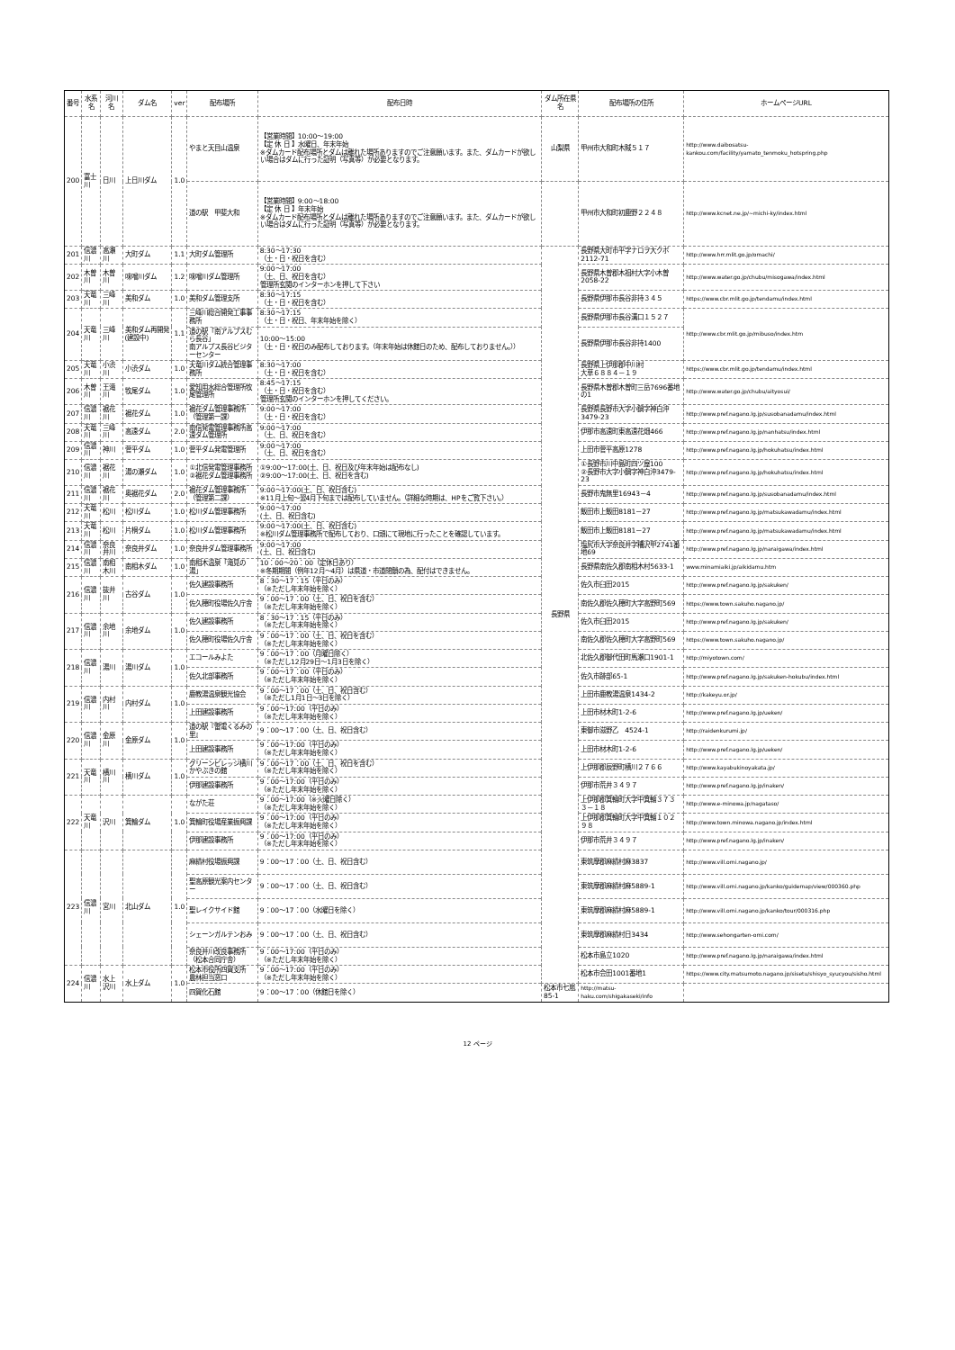| 番号 | 水系名 | 河川名 | ダム名 | ver | 配布場所 | 配布日時 | ダム所在県名 | 配布場所の住所 | ホームページURL |
| --- | --- | --- | --- | --- | --- | --- | --- | --- | --- |
| 200 | 富士川 | 日川 | 上日川ダム | 1.0 | やまと天目山温泉 | 【営業時間】10:00～19:00 【定 休 日 】水曜日、年末年始 ※ダムカード配布場所とダムは離れた場所ありますのでご注意願います。また、ダムカードが欲しい場合はダムに行った証明（写真等）が必要となります。 | 山梨県 | 甲州市大和町木賊５１７ | http://www.daibosatsu-kankou.com/facility/yamato_tenmoku_hotspring.php |
| | | | | | 道の駅 甲斐大和 | 【営業時間】9:00～18:00 【定 休 日 】年末年始 ※ダムカード配布場所とダムは離れた場所ありますのでご注意願います。また、ダムカードが欲しい場合はダムに行った証明（写真等）が必要となります。 | | 甲州市大和町初鹿野２２４８ | http://www.kcnet.ne.jp/~michi-ky/index.html |
| 201 | 信濃川 | 高瀬川 | 大町ダム | 1.1 | 大町ダム管理所 | 8:30～17:30 （土・日・祝日を含む） | 長野県 | 長野県大町市平字ナロヲ大クボ2112-71 | http://www.hrr.mlit.go.jp/omachi/ |
| 202 | 木曽川 | 木曽川 | 味噌川ダム | 1.2 | 味噌川ダム管理所 | 9:00～17:00 （土、日、祝日を含む） 管理所玄関のインターホンを押して下さい | | 長野県木曽郡木祖村大字小木曽2058-22 | http://www.water.go.jp/chubu/misogawa/index.html |
| 203 | 天竜川 | 三峰川 | 美和ダム | 1.0 | 美和ダム管理支所 | 8:30～17:15 （土・日・祝日を含む） | | 長野県伊那市長谷非持３４５ | https://www.cbr.mlit.go.jp/tendamu/index.html |
| 204 | 天竜川 | 三峰川 | 美和ダム再開発(建設中) | 1.1 | 三峰川総合開発工事事務所 | 8:30～17:15 （土・日・祝日、年末年始を除く） | | 長野県伊那市長谷溝口１５２７ | http://www.cbr.mlit.go.jp/mibuso/index.htm |
| | | | | | 道の駅「南アルプスむら長谷」 南アルプス長谷ビジターセンター | 10:00～15:00 （土・日・祝日のみ配布しております。（年末年始は休館日のため、配布しておりません。）） | | 長野県伊那市長谷非持1400 | |
| 205 | 天竜川 | 小渋川 | 小渋ダム | 1.0 | 天竜川ダム統合管理事務所 | 8:30～17:00 （土・日・祝日を含む） | | 長野県上伊那郡中川村 大草６８８４－１９ | https://www.cbr.mlit.go.jp/tendamu/index.html |
| 206 | 木曽川 | 王滝川 | 牧尾ダム | 1.0 | 愛知用水総合管理所牧尾管理所 | 8:45～17:15 （土・日・祝日を含む） 管理所玄関のインターホンを押してください。 | | 長野県木曽郡木曽町三岳7696番地の1 | http://www.water.go.jp/chubu/aityosui/ |
| 207 | 信濃川 | 裾花川 | 裾花ダム | 1.0 | 裾花ダム管理事務所（管理第一課） | 9:00～17:00 （土・日・祝日を含む） | | 長野県長野市大字小鍋字神白沖3479-23 | http://www.pref.nagano.lg.jp/susobanadamu/index.html |
| 208 | 天竜川 | 三峰川 | 高遠ダム | 2.0 | 南信発電管理事務所高遠ダム管理所 | 9:00～17:00 （土、日、祝日を含む） | | 伊那市高遠町東高遠花畑466 | http://www.pref.nagano.lg.jp/nanhatsu/index.html |
| 209 | 信濃川 | 神川 | 菅平ダム | 1.0 | 菅平ダム発電管理所 | 9:00～17:00 （土、日、祝日を含む） | | 上田市菅平高原1278 | http://www.pref.nagano.lg.jp/hokuhatsu/index.html |
| 210 | 信濃川 | 裾花川 | 湯の瀬ダム | 1.0 | ①北信発電管理事務所 ②裾花ダム管理事務所 | ①9:00～17:00(土、日、祝日及び年末年始は配布なし) ②9:00～17:00(土、日、祝日を含む) | | ①長野市川中島町四ツ屋100 ②長野市大字小鍋字神白沖3479-23 | http://www.pref.nagano.lg.jp/hokuhatsu/index.html |
| 211 | 信濃川 | 裾花川 | 奥裾花ダム | 2.0 | 裾花ダム管理事務所（管理第二課） | 9:00～17:00(土、日、祝日含む) ※11月上旬～翌4月下旬までは配布していません。（詳細な時期は、HPをご覧下さい。） | | 長野市鬼無里16943－4 | http://www.pref.nagano.lg.jp/susobanadamu/index.html |
| 212 | 天竜川 | 松川 | 松川ダム | 1.0 | 松川ダム管理事務所 | 9:00～17:00 (土、日、祝日含む) | | 飯田市上飯田8181－27 | http://www.pref.nagano.lg.jp/matsukawadamu/index.html |
| 213 | 天竜川 | 松川 | 片桐ダム | 1.0 | 松川ダム管理事務所 | 9:00～17:00(土、日、祝日含む) ※松川ダム管理事務所で配布しており、口頭にて現地に行ったことを確認しています。 | | 飯田市上飯田8181－27 | http://www.pref.nagano.lg.jp/matsukawadamu/index.html |
| 214 | 信濃川 | 奈良井川 | 奈良井ダム | 1.0 | 奈良井ダム管理事務所 | 9:00～17:00 (土、日、祝日含む) | | 塩尻市大字奈良井字糟沢甲2741番地69 | http://www.pref.nagano.lg.jp/naraigawa/index.html |
| 215 | 信濃川 | 南相木川 | 南相木ダム | 1.0 | 南相木温泉「滝見の湯」 | 10：00～20：00（定休日あり） ※冬期期間（例年12月～4月）は県道・市道閉鎖の為、配付はできません。 | | 長野県南佐久郡南相木村5633-1 | www.minamiaiki.jp/aikidamu.htm |
| 216 | 信濃川 | 抜井川 | 古谷ダム | 1.0 | 佐久建設事務所 | 8：30～17：15（平日のみ） （※ただし年末年始を除く） | | 佐久市臼田2015 | http://www.pref.nagano.lg.jp/sakuken/ |
| | | | | | 佐久穂町役場佐久庁舎 | 9：00～17：00（土、日、祝日を含む） （※ただし年末年始を除く） | | 南佐久郡佐久穂町大字高野町569 | https://www.town.sakuho.nagano.jp/ |
| 217 | 信濃川 | 余地川 | 余地ダム | 1.0 | 佐久建設事務所 | 8：30～17：15（平日のみ） （※ただし年末年始を除く） | | 佐久市臼田2015 | http://www.pref.nagano.lg.jp/sakuken/ |
| | | | | | 佐久穂町役場佐久庁舎 | 9：00～17：00（土、日、祝日を含む） （※ただし年末年始を除く） | | 南佐久郡佐久穂町大字高野町569 | https://www.town.sakuho.nagano.jp/ |
| 218 | 信濃川 | 湯川 | 湯川ダム | 1.0 | エコールみよた | 9：00～17：00（月曜日除く） （※ただし12月29日～1月3日を除く） | | 北佐久郡御代田町馬瀬口1901-1 | http://miyotown.com/ |
| | | | | | 佐久北部事務所 | 9：00～17：00（平日のみ） （※ただし年末年始を除く） | | 佐久市跡部65-1 | http://www.pref.nagano.lg.jp/sakuken-hokubu/index.html |
| 219 | 信濃川 | 内村川 | 内村ダム | 1.0 | 鹿教湯温泉観光協会 | 9：00～17：00（土、日、祝日含む） （※ただし1月1日～3日を除く） | | 上田市鹿教湯温泉1434-2 | http://kakeyu.or.jp/ |
| | | | | | 上田建設事務所 | 9：00～17:00（平日のみ） （※ただし年末年始を除く） | | 上田市材木町1-2-6 | http://www.pref.nagano.lg.jp/ueken/ |
| 220 | 信濃川 | 金原川 | 金原ダム | 1.0 | 道の駅『雷電くるみの里』 | 9：00～17：00（土、日、祝日含む） | | 東御市滋野乙 4524-1 | http://raidenkurumi.jp/ |
| | | | | | 上田建設事務所 | 9：00～17:00（平日のみ） （※ただし年末年始を除く） | | 上田市材木町1-2-6 | http://www.pref.nagano.lg.jp/ueken/ |
| 221 | 天竜川 | 横川川 | 横川ダム | 1.0 | グリーンビレッジ横川 かやぶきの館 | 9：00～17：00（土、日、祝日を含む） （※ただし年末年始を除く） | | 上伊那郡辰野町横川２７６６ | http://www.kayabukinoyakata.jp/ |
| | | | | | 伊那建設事務所 | 9：00～17:00（平日のみ） （※ただし年末年始を除く） | | 伊那市荒井３４９７ | http://www.pref.nagano.lg.jp/inaken/ |
| 222 | 天竜川 | 沢川 | 箕輪ダム | 1.0 | ながた荘 | 9：00～17:00（※火曜日除く） （※ただし年末年始を除く） | | 上伊那郡箕輪町大字中箕輪３７３３－１８ | http://www.e-minowa.jp/nagataso/ |
| | | | | | 箕輪町役場産業振興課 | 9：00～17:00（平日のみ） （※ただし年末年始を除く） | | 上伊那郡箕輪町大字中箕輪１０２９８ | http://www.town.minowa.nagano.jp/index.html |
| | | | | | 伊那建設事務所 | 9：00～17:00（平日のみ） （※ただし年末年始を除く） | | 伊那市荒井３４９７ | http://www.pref.nagano.lg.jp/inaken/ |
| 223 | 信濃川 | 宮川 | 北山ダム | 1.0 | 麻績村役場振興課 | 9：00～17：00（土、日、祝日含む） | | 東筑摩郡麻績村麻3837 | http://www.vill.omi.nagano.jp/ |
| | | | | | 聖高原観光案内センター | 9：00～17：00（土、日、祝日含む） | | 東筑摩郡麻績村麻5889-1 | http://www.vill.omi.nagano.jp/kanko/guidemap/view/000360.php |
| | | | | | 聖レイクサイド館 | 9：00～17：00（水曜日を除く） | | 東筑摩郡麻績村麻5889-1 | http://www.vill.omi.nagano.jp/kanko/tour/000316.php |
| | | | | | シェーンガルテンおみ | 9：00～17：00（土、日、祝日含む） | | 東筑摩郡麻績村日3434 | http://www.sehongarten-omi.com/ |
| | | | | | 奈良井川改良事務所 （松本合同庁舎） | 9：00～17:00（平日のみ） （※ただし年末年始を除く） | | 松本市島立1020 | http://www.pref.nagano.lg.jp/naraigawa/index.html |
| 224 | 信濃川 | 水上沢川 | 水上ダム | 1.0 | 松本市役所四賀支所 農林担当窓口 | 9：00～17:00（平日のみ） （※ただし年末年始を除く） | | 松本市会田1001番地1 | https://www.city.matsumoto.nagano.jp/sisetu/shisyo_syucyou/sisho.html |
| | | | | | 四賀化石館 | 9：00～17：00（休館日を除く） | 松本市七嵐85-1 | http://matsu-haku.com/shigakaseki/info | |
12 ページ